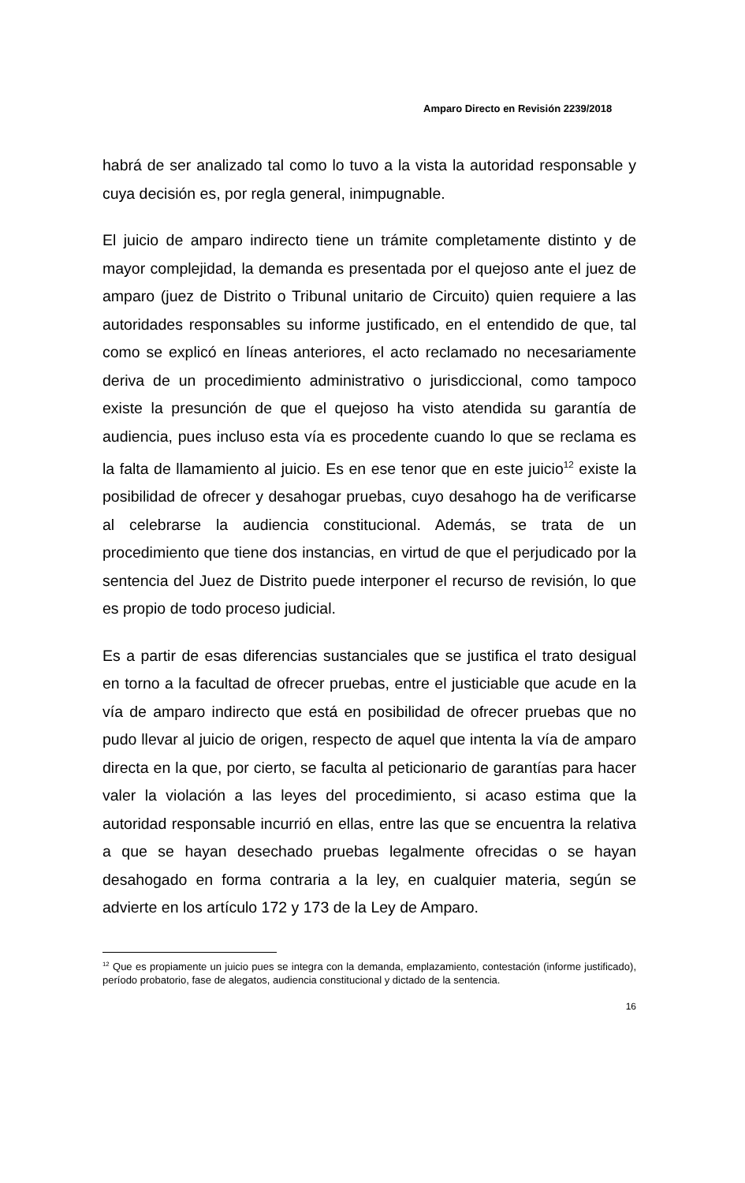Amparo Directo en Revisión 2239/2018
habrá de ser analizado tal como lo tuvo a la vista la autoridad responsable y cuya decisión es, por regla general, inimpugnable.
El juicio de amparo indirecto tiene un trámite completamente distinto y de mayor complejidad, la demanda es presentada por el quejoso ante el juez de amparo (juez de Distrito o Tribunal unitario de Circuito) quien requiere a las autoridades responsables su informe justificado, en el entendido de que, tal como se explicó en líneas anteriores, el acto reclamado no necesariamente deriva de un procedimiento administrativo o jurisdiccional, como tampoco existe la presunción de que el quejoso ha visto atendida su garantía de audiencia, pues incluso esta vía es procedente cuando lo que se reclama es la falta de llamamiento al juicio. Es en ese tenor que en este juicio<sup>12</sup> existe la posibilidad de ofrecer y desahogar pruebas, cuyo desahogo ha de verificarse al celebrarse la audiencia constitucional. Además, se trata de un procedimiento que tiene dos instancias, en virtud de que el perjudicado por la sentencia del Juez de Distrito puede interponer el recurso de revisión, lo que es propio de todo proceso judicial.
Es a partir de esas diferencias sustanciales que se justifica el trato desigual en torno a la facultad de ofrecer pruebas, entre el justiciable que acude en la vía de amparo indirecto que está en posibilidad de ofrecer pruebas que no pudo llevar al juicio de origen, respecto de aquel que intenta la vía de amparo directa en la que, por cierto, se faculta al peticionario de garantías para hacer valer la violación a las leyes del procedimiento, si acaso estima que la autoridad responsable incurrió en ellas, entre las que se encuentra la relativa a que se hayan desechado pruebas legalmente ofrecidas o se hayan desahogado en forma contraria a la ley, en cualquier materia, según se advierte en los artículo 172 y 173 de la Ley de Amparo.
<sup>12</sup> Que es propiamente un juicio pues se integra con la demanda, emplazamiento, contestación (informe justificado), período probatorio, fase de alegatos, audiencia constitucional y dictado de la sentencia.
16